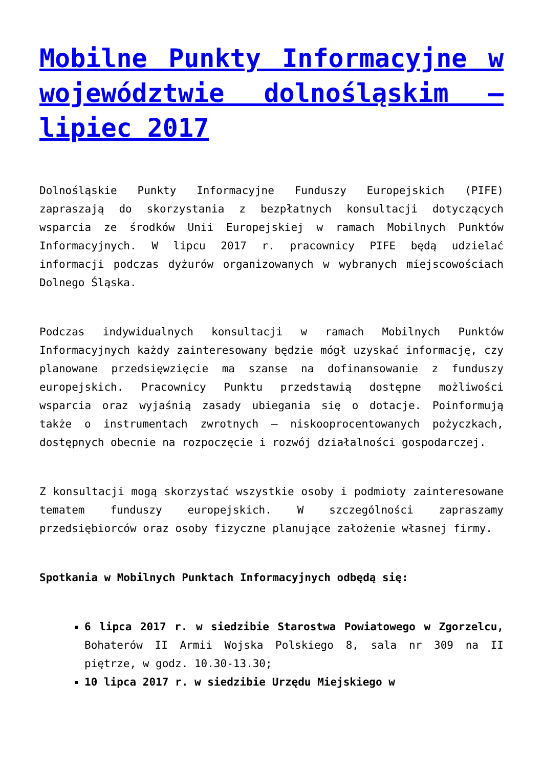Mobilne Punkty Informacyjne w województwie dolnośląskim – lipiec 2017
Dolnośląskie Punkty Informacyjne Funduszy Europejskich (PIFE) zapraszają do skorzystania z bezpłatnych konsultacji dotyczących wsparcia ze środków Unii Europejskiej w ramach Mobilnych Punktów Informacyjnych. W lipcu 2017 r. pracownicy PIFE będą udzielać informacji podczas dyżurów organizowanych w wybranych miejscowościach Dolnego Śląska.
Podczas indywidualnych konsultacji w ramach Mobilnych Punktów Informacyjnych każdy zainteresowany będzie mógł uzyskać informację, czy planowane przedsięwzięcie ma szanse na dofinansowanie z funduszy europejskich. Pracownicy Punktu przedstawią dostępne możliwości wsparcia oraz wyjaśnią zasady ubiegania się o dotacje. Poinformują także o instrumentach zwrotnych – niskooprocentowanych pożyczkach, dostępnych obecnie na rozpoczęcie i rozwój działalności gospodarczej.
Z konsultacji mogą skorzystać wszystkie osoby i podmioty zainteresowane tematem funduszy europejskich. W szczególności zapraszamy przedsiębiorców oraz osoby fizyczne planujące założenie własnej firmy.
Spotkania w Mobilnych Punktach Informacyjnych odbędą się:
6 lipca 2017 r. w siedzibie Starostwa Powiatowego w Zgorzelcu, Bohaterów II Armii Wojska Polskiego 8, sala nr 309 na II piętrze, w godz. 10.30-13.30;
10 lipca 2017 r. w siedzibie Urzędu Miejskiego w